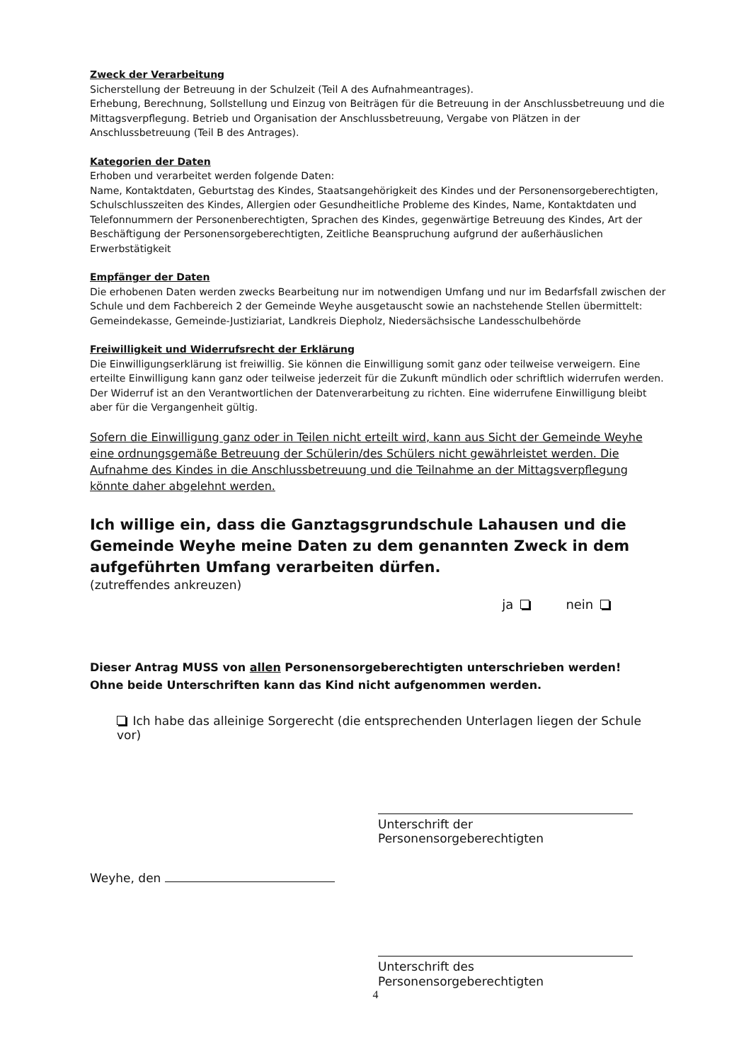Zweck der Verarbeitung
Sicherstellung der Betreuung in der Schulzeit (Teil A des Aufnahmeantrages).
Erhebung, Berechnung, Sollstellung und Einzug von Beiträgen für die Betreuung in der Anschlussbetreuung und die Mittagsverpflegung. Betrieb und Organisation der Anschlussbetreuung, Vergabe von Plätzen in der Anschlussbetreuung (Teil B des Antrages).
Kategorien der Daten
Erhoben und verarbeitet werden folgende Daten:
Name, Kontaktdaten, Geburtstag des Kindes, Staatsangehörigkeit des Kindes und der Personensorgeberechtigten, Schulschlusszeiten des Kindes, Allergien oder Gesundheitliche Probleme des Kindes, Name, Kontaktdaten und Telefonnummern der Personenberechtigten, Sprachen des Kindes, gegenwärtige Betreuung des Kindes, Art der Beschäftigung der Personensorgeberechtigten, Zeitliche Beanspruchung aufgrund der außerhäuslichen Erwerbstätigkeit
Empfänger der Daten
Die erhobenen Daten werden zwecks Bearbeitung nur im notwendigen Umfang und nur im Bedarfsfall zwischen der Schule und dem Fachbereich 2 der Gemeinde Weyhe ausgetauscht sowie an nachstehende Stellen übermittelt: Gemeindekasse, Gemeinde-Justiziariat, Landkreis Diepholz, Niedersächsische Landesschulbehörde
Freiwilligkeit und Widerrufsrecht der Erklärung
Die Einwilligungserklärung ist freiwillig. Sie können die Einwilligung somit ganz oder teilweise verweigern. Eine erteilte Einwilligung kann ganz oder teilweise jederzeit für die Zukunft mündlich oder schriftlich widerrufen werden. Der Widerruf ist an den Verantwortlichen der Datenverarbeitung zu richten. Eine widerrufene Einwilligung bleibt aber für die Vergangenheit gültig.
Sofern die Einwilligung ganz oder in Teilen nicht erteilt wird, kann aus Sicht der Gemeinde Weyhe eine ordnungsgemäße Betreuung der Schülerin/des Schülers nicht gewährleistet werden. Die Aufnahme des Kindes in die Anschlussbetreuung und die Teilnahme an der Mittagsverpflegung könnte daher abgelehnt werden.
Ich willige ein, dass die Ganztagsgrundschule Lahausen und die Gemeinde Weyhe meine Daten zu dem genannten Zweck in dem aufgeführten Umfang verarbeiten dürfen.
(zutreffendes ankreuzen)
ja nein
Dieser Antrag MUSS von allen Personensorgeberechtigten unterschrieben werden!
Ohne beide Unterschriften kann das Kind nicht aufgenommen werden.
Ich habe das alleinige Sorgerecht (die entsprechenden Unterlagen liegen der Schule vor)
Unterschrift der Personensorgeberechtigten
Weyhe, den
Unterschrift des Personensorgeberechtigten
4